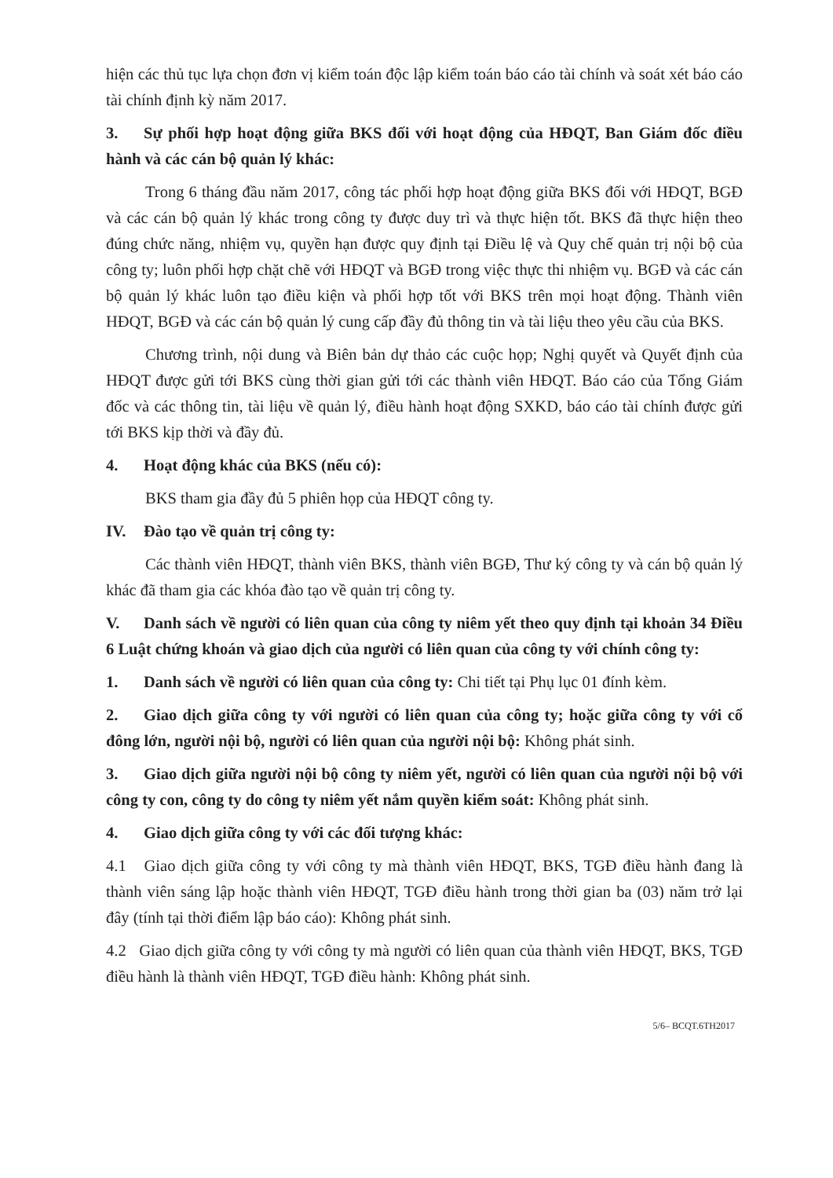hiện các thủ tục lựa chọn đơn vị kiểm toán độc lập kiểm toán báo cáo tài chính và soát xét báo cáo tài chính định kỳ năm 2017.
3. Sự phối hợp hoạt động giữa BKS đối với hoạt động của HĐQT, Ban Giám đốc điều hành và các cán bộ quản lý khác:
Trong 6 tháng đầu năm 2017, công tác phối hợp hoạt động giữa BKS đối với HĐQT, BGĐ và các cán bộ quản lý khác trong công ty được duy trì và thực hiện tốt. BKS đã thực hiện theo đúng chức năng, nhiệm vụ, quyền hạn được quy định tại Điều lệ và Quy chế quản trị nội bộ của công ty; luôn phối hợp chặt chẽ với HĐQT và BGĐ trong việc thực thi nhiệm vụ. BGĐ và các cán bộ quản lý khác luôn tạo điều kiện và phối hợp tốt với BKS trên mọi hoạt động. Thành viên HĐQT, BGĐ và các cán bộ quản lý cung cấp đầy đủ thông tin và tài liệu theo yêu cầu của BKS.
Chương trình, nội dung và Biên bản dự thảo các cuộc họp; Nghị quyết và Quyết định của HĐQT được gửi tới BKS cùng thời gian gửi tới các thành viên HĐQT. Báo cáo của Tổng Giám đốc và các thông tin, tài liệu về quản lý, điều hành hoạt động SXKD, báo cáo tài chính được gửi tới BKS kịp thời và đầy đủ.
4. Hoạt động khác của BKS (nếu có):
BKS tham gia đầy đủ 5 phiên họp của HĐQT công ty.
IV. Đào tạo về quản trị công ty:
Các thành viên HĐQT, thành viên BKS, thành viên BGĐ, Thư ký công ty và cán bộ quản lý khác đã tham gia các khóa đào tạo về quản trị công ty.
V. Danh sách về người có liên quan của công ty niêm yết theo quy định tại khoản 34 Điều 6 Luật chứng khoán và giao dịch của người có liên quan của công ty với chính công ty:
1. Danh sách về người có liên quan của công ty: Chi tiết tại Phụ lục 01 đính kèm.
2. Giao dịch giữa công ty với người có liên quan của công ty; hoặc giữa công ty với cổ đông lớn, người nội bộ, người có liên quan của người nội bộ: Không phát sinh.
3. Giao dịch giữa người nội bộ công ty niêm yết, người có liên quan của người nội bộ với công ty con, công ty do công ty niêm yết nắm quyền kiểm soát: Không phát sinh.
4. Giao dịch giữa công ty với các đối tượng khác:
4.1 Giao dịch giữa công ty với công ty mà thành viên HĐQT, BKS, TGĐ điều hành đang là thành viên sáng lập hoặc thành viên HĐQT, TGĐ điều hành trong thời gian ba (03) năm trở lại đây (tính tại thời điểm lập báo cáo): Không phát sinh.
4.2 Giao dịch giữa công ty với công ty mà người có liên quan của thành viên HĐQT, BKS, TGĐ điều hành là thành viên HĐQT, TGĐ điều hành: Không phát sinh.
5/6– BCQT.6TH2017